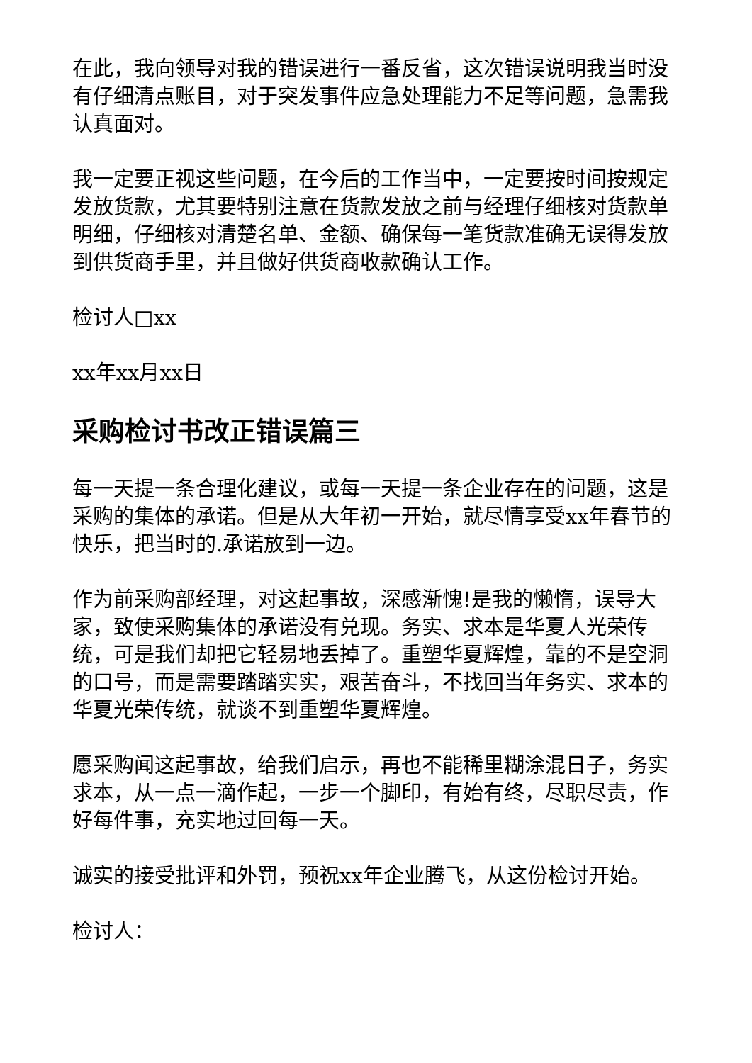在此，我向领导对我的错误进行一番反省，这次错误说明我当时没有仔细清点账目，对于突发事件应急处理能力不足等问题，急需我认真面对。
我一定要正视这些问题，在今后的工作当中，一定要按时间按规定发放货款，尤其要特别注意在货款发放之前与经理仔细核对货款单明细，仔细核对清楚名单、金额、确保每一笔货款准确无误得发放到供货商手里，并且做好供货商收款确认工作。
检讨人□xx
xx年xx月xx日
采购检讨书改正错误篇三
每一天提一条合理化建议，或每一天提一条企业存在的问题，这是采购的集体的承诺。但是从大年初一开始，就尽情享受xx年春节的快乐，把当时的.承诺放到一边。
作为前采购部经理，对这起事故，深感渐愧!是我的懒惰，误导大家，致使采购集体的承诺没有兑现。务实、求本是华夏人光荣传统，可是我们却把它轻易地丢掉了。重塑华夏辉煌，靠的不是空洞的口号，而是需要踏踏实实，艰苦奋斗，不找回当年务实、求本的华夏光荣传统，就谈不到重塑华夏辉煌。
愿采购闻这起事故，给我们启示，再也不能稀里糊涂混日子，务实求本，从一点一滴作起，一步一个脚印，有始有终，尽职尽责，作好每件事，充实地过回每一天。
诚实的接受批评和外罚，预祝xx年企业腾飞，从这份检讨开始。
检讨人：